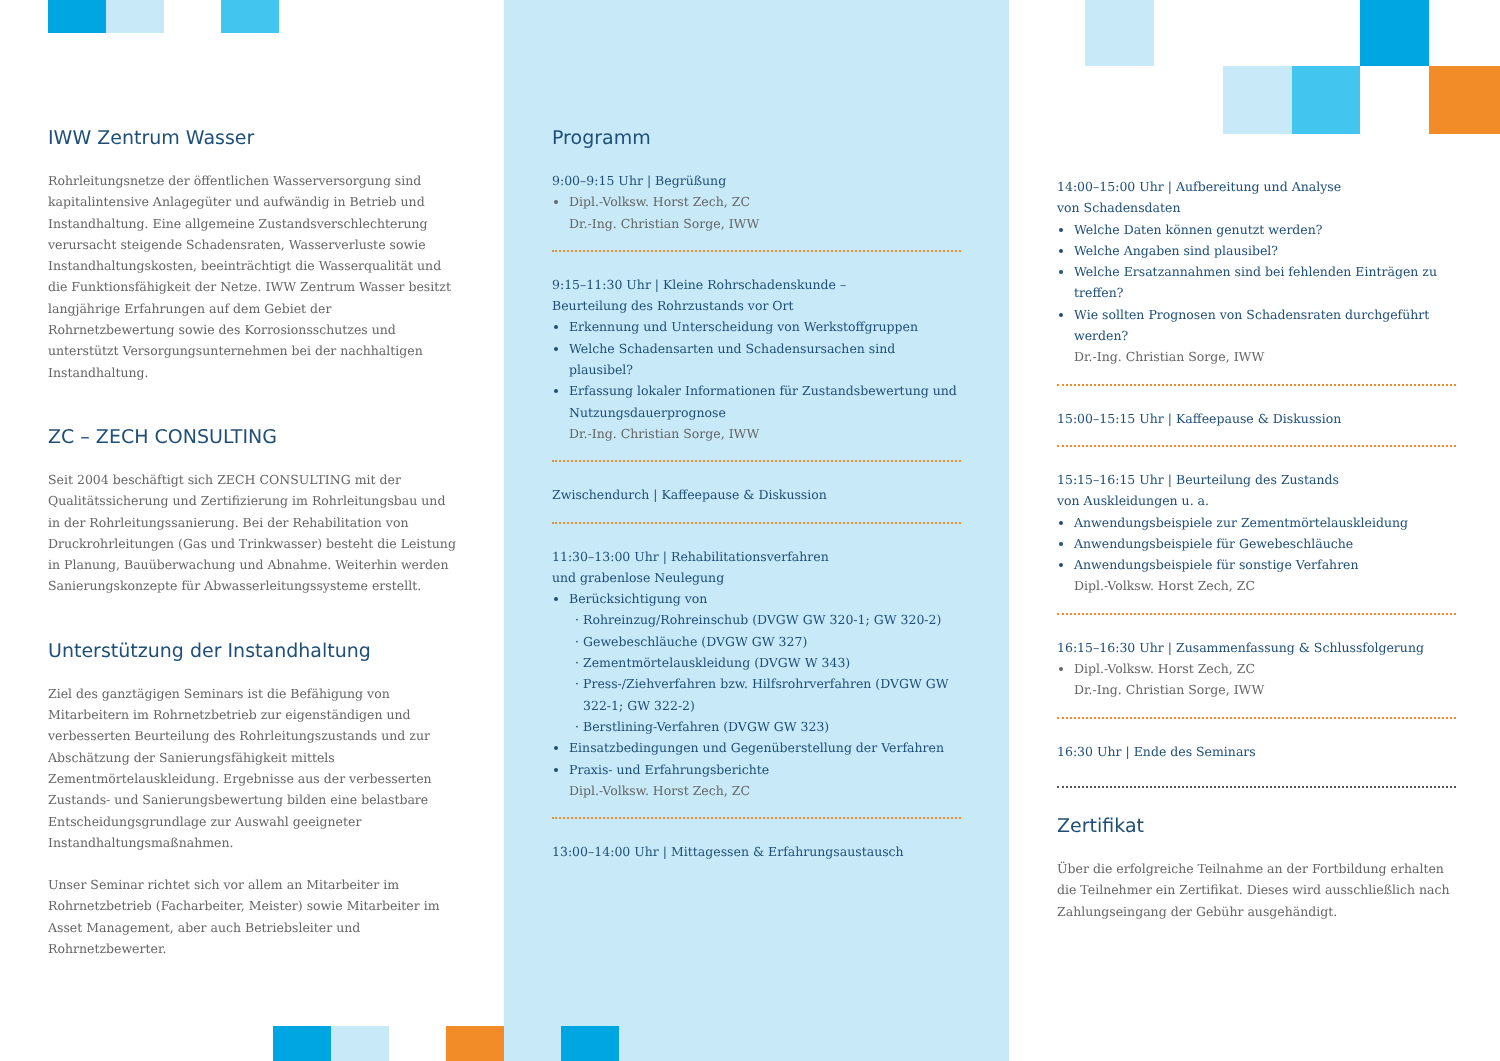IWW Zentrum Wasser
Rohrleitungsnetze der öffentlichen Wasserversorgung sind kapitalintensive Anlagegüter und aufwändig in Betrieb und Instandhaltung. Eine allgemeine Zustandsverschlechterung verursacht steigende Schadensraten, Wasserverluste sowie Instandhaltungskosten, beeinträchtigt die Wasserqualität und die Funktionsfähigkeit der Netze. IWW Zentrum Wasser besitzt langjährige Erfahrungen auf dem Gebiet der Rohrnetzbewertung sowie des Korrosionsschutzes und unterstützt Versorgungsunternehmen bei der nachhaltigen Instandhaltung.
ZC – ZECH CONSULTING
Seit 2004 beschäftigt sich ZECH CONSULTING mit der Qualitätssicherung und Zertifizierung im Rohrleitungsbau und in der Rohrleitungssanierung. Bei der Rehabilitation von Druckrohrleitungen (Gas und Trinkwasser) besteht die Leistung in Planung, Bauüberwachung und Abnahme. Weiterhin werden Sanierungskonzepte für Abwasserleitungssysteme erstellt.
Unterstützung der Instandhaltung
Ziel des ganztägigen Seminars ist die Befähigung von Mitarbeitern im Rohrnetzbetrieb zur eigenständigen und verbesserten Beurteilung des Rohrleitungszustands und zur Abschätzung der Sanierungsfähigkeit mittels Zementmörtelauskleidung. Ergebnisse aus der verbesserten Zustands- und Sanierungsbewertung bilden eine belastbare Entscheidungsgrundlage zur Auswahl geeigneter Instandhaltungsmaßnahmen.
Unser Seminar richtet sich vor allem an Mitarbeiter im Rohrnetzbetrieb (Facharbeiter, Meister) sowie Mitarbeiter im Asset Management, aber auch Betriebsleiter und Rohrnetzbewerter.
Programm
9:00–9:15 Uhr | Begrüßung
Dipl.-Volksw. Horst Zech, ZC
Dr.-Ing. Christian Sorge, IWW
9:15–11:30 Uhr | Kleine Rohrschadenskunde –
Beurteilung des Rohrzustands vor Ort
Erkennung und Unterscheidung von Werkstoffgruppen
Welche Schadensarten und Schadensursachen sind plausibel?
Erfassung lokaler Informationen für Zustandsbewertung und Nutzungsdauerprognose
Dr.-Ing. Christian Sorge, IWW
Zwischendurch | Kaffeepause & Diskussion
11:30–13:00 Uhr | Rehabilitationsverfahren
und grabenlose Neulegung
Berücksichtigung von
Rohreinzug/Rohreinschub (DVGW GW 320-1; GW 320-2)
Gewebeschläuche (DVGW GW 327)
Zementmörtelauskleidung (DVGW W 343)
Press-/Ziehverfahren bzw. Hilfsrohrverfahren (DVGW GW 322-1; GW 322-2)
Berstlining-Verfahren (DVGW GW 323)
Einsatzbedingungen und Gegenüberstellung der Verfahren
Praxis- und Erfahrungsberichte
Dipl.-Volksw. Horst Zech, ZC
13:00–14:00 Uhr | Mittagessen & Erfahrungsaustausch
14:00–15:00 Uhr | Aufbereitung und Analyse
von Schadensdaten
Welche Daten können genutzt werden?
Welche Angaben sind plausibel?
Welche Ersatzannahmen sind bei fehlenden Einträgen zu treffen?
Wie sollten Prognosen von Schadensraten durchgeführt werden?
Dr.-Ing. Christian Sorge, IWW
15:00–15:15 Uhr | Kaffeepause & Diskussion
15:15–16:15 Uhr | Beurteilung des Zustands
von Auskleidungen u. a.
Anwendungsbeispiele zur Zementmörtelauskleidung
Anwendungsbeispiele für Gewebeschläuche
Anwendungsbeispiele für sonstige Verfahren
Dipl.-Volksw. Horst Zech, ZC
16:15–16:30 Uhr | Zusammenfassung & Schlussfolgerung
Dipl.-Volksw. Horst Zech, ZC
Dr.-Ing. Christian Sorge, IWW
16:30 Uhr | Ende des Seminars
Zertifikat
Über die erfolgreiche Teilnahme an der Fortbildung erhalten die Teilnehmer ein Zertifikat. Dieses wird ausschließlich nach Zahlungseingang der Gebühr ausgehändigt.